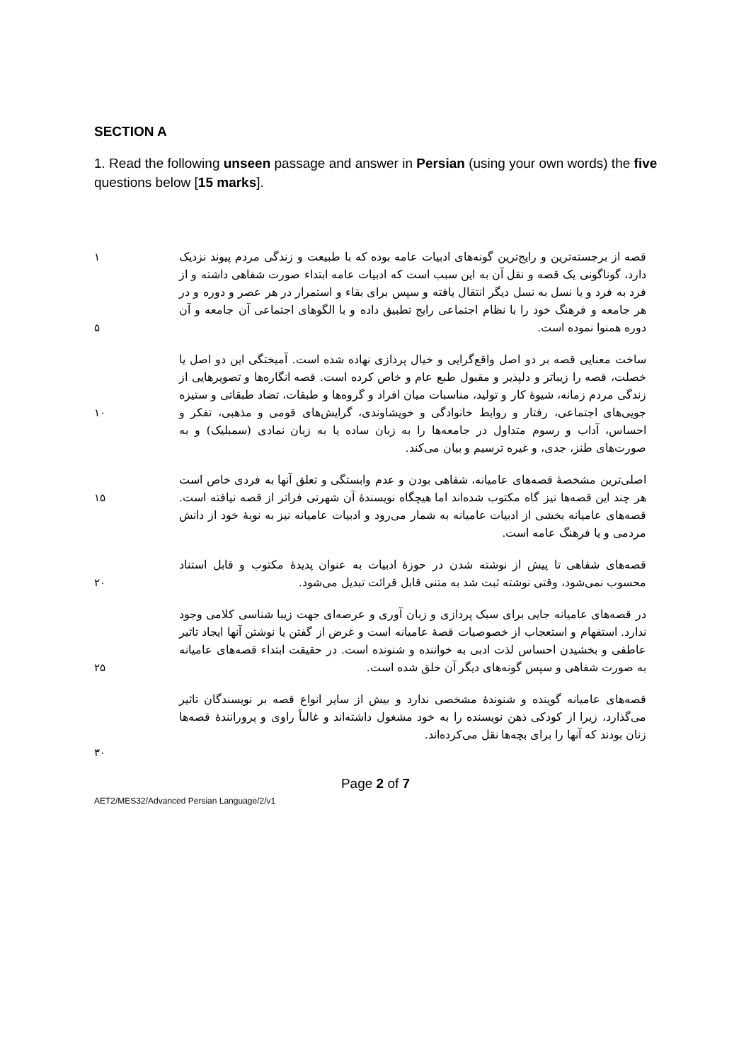SECTION A
1. Read the following unseen passage and answer in Persian (using your own words) the five questions below [15 marks].
۱
۵
قصه از برجسته‌ترین و رایج‌ترین گونه‌های ادبیات عامه بوده که با طبیعت و زندگی مردم پیوند نزدیک دارد، گوناگونی یک قصه و نقل آن به این سبب است که ادبیات عامه ابتداء صورت شفاهی داشته و از فرد به فرد و یا نسل به نسل دیگر انتقال یافته و سپس برای بقاء و استمرار در هر عصر و دوره و در هر جامعه و فرهنگ خود را با نظام اجتماعی رایج تطبیق داده و با الگوهای اجتماعی آن جامعه و آن دوره همنوا نموده است.
۱۰ ساخت معنایی قصه بر دو اصل واقع‌گرایی و خیال پردازی نهاده شده است. آمیختگی این دو اصل یا خصلت، قصه را زیباتر و دلپذیر و مقبول طبع عام و خاص کرده است. قصه انگاره‌ها و تصویرهایی از زندگی مردم زمانه، شیوهٔ کار و تولید، مناسبات میان افراد و گروه‌ها و طبقات، تضاد طبقاتی و ستیزه جویی‌های اجتماعی، رفتار و روابط خانوادگی و خویشاوندی، گرایش‌های قومی و مذهبی، تفکر و احساس، آداب و رسوم متداول در جامعه‌ها را به زبان ساده یا به زبان نمادی (سمبلیک) و به صورت‌های طنز، جدی، و غیره ترسیم و بیان می‌کند.
۱۵ اصلی‌ترین مشخصهٔ قصه‌های عامیانه، شفاهی بودن و عدم وابستگی و تعلق آنها به فردی خاص است هر چند این قصه‌ها نیز گاه مکتوب شده‌اند اما هیچگاه نویسندهٔ آن شهرتی فراتر از قصه نیافته است. قصه‌های عامیانه بخشی از ادبیات عامیانه به شمار می‌رود و ادبیات عامیانه نیز به نوبهٔ خود از دانش مردمی و یا فرهنگ عامه است.
۲۰ قصه‌های شفاهی تا پیش از نوشته شدن در حوزهٔ ادبیات به عنوان پدیدهٔ مکتوب و قابل استناد محسوب نمی‌شود، وقتی نوشته ثبت شد به متنی قابل قرائت تبدیل می‌شود.
۲۵ در قصه‌های عامیانه جایی برای سبک پردازی و زبان آوری و عرصه‌ای جهت زیبا شناسی کلامی وجود ندارد. استفهام و استعجاب از خصوصیات قصهٔ عامیانه است و غرض از گفتن یا نوشتن آنها ایجاد تاثیر عاطفی و بخشیدن احساس لذت ادبی به خواننده و شنونده است. در حقیقت ابتداء قصه‌های عامیانه به صورت شفاهی و سپس گونه‌های دیگر آن خلق شده است.
۳۰ قصه‌های عامیانه گوینده و شنوندهٔ مشخصی ندارد و بیش از سایر انواع قصه بر نویسندگان تاثیر می‌گذارد، زیرا از کودکی ذهن نویسنده را به خود مشغول داشته‌اند و غالباً راوی و پرورانندهٔ قصه‌ها زنان بودند که آنها را برای بچه‌ها نقل می‌کرده‌اند.
Page 2 of 7
AET2/MES32/Advanced Persian Language/2/v1